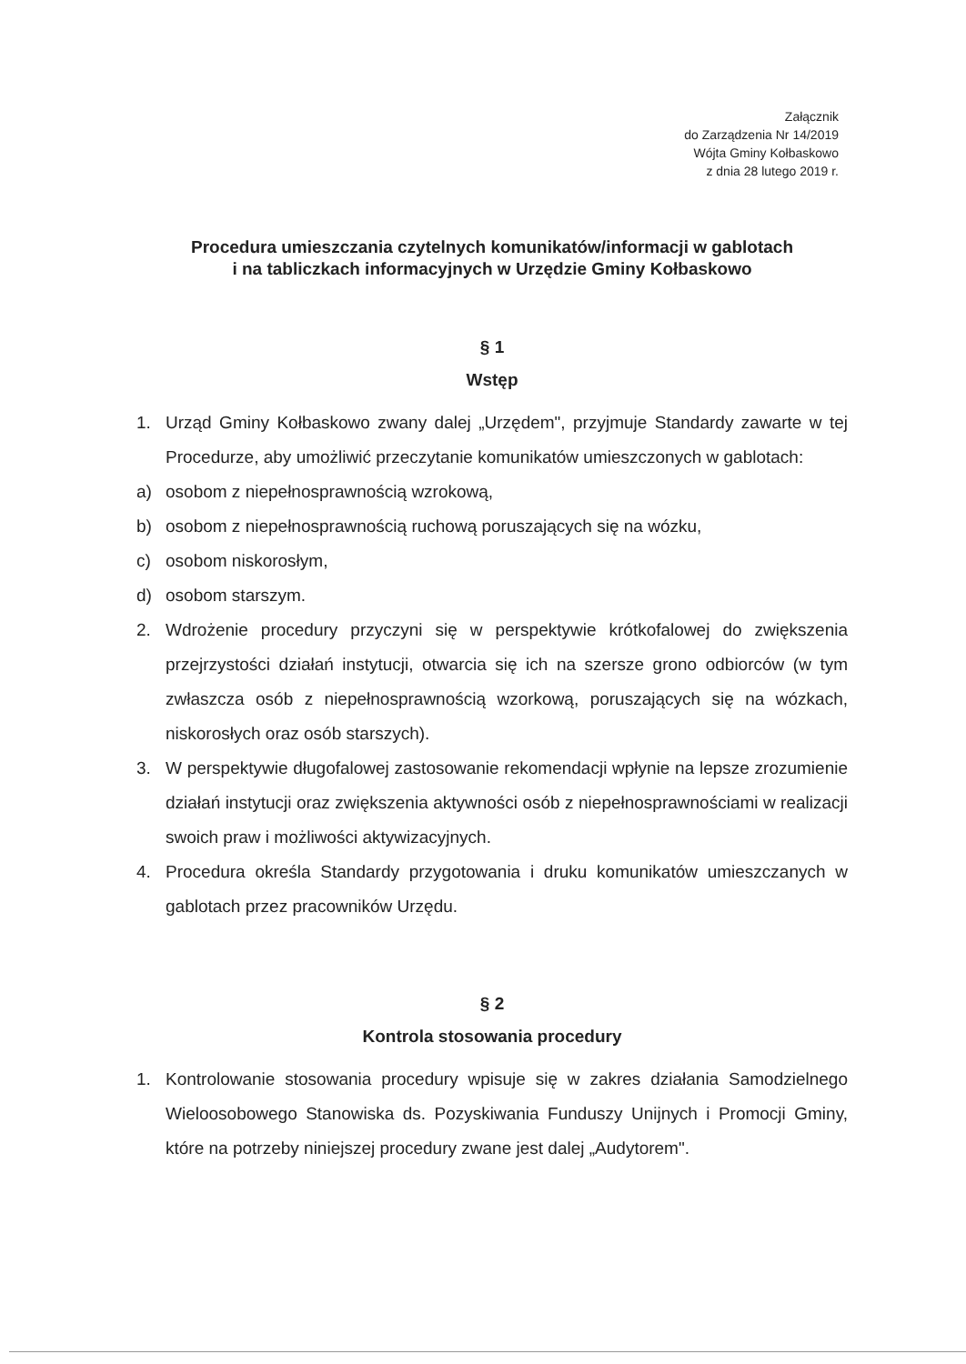Załącznik
do Zarządzenia Nr 14/2019
Wójta Gminy Kołbaskowo
z dnia 28 lutego 2019 r.
Procedura umieszczania czytelnych komunikatów/informacji w gablotach
i na tabliczkach informacyjnych w Urzędzie Gminy Kołbaskowo
§ 1
Wstęp
1. Urząd Gminy Kołbaskowo zwany dalej „Urzędem", przyjmuje Standardy zawarte w tej Procedurze, aby umożliwić przeczytanie komunikatów umieszczonych w gablotach:
a) osobom z niepełnosprawnością wzrokową,
b) osobom z niepełnosprawnością ruchową poruszających się na wózku,
c) osobom niskorosłym,
d) osobom starszym.
2. Wdrożenie procedury przyczyni się w perspektywie krótkofalowej do zwiększenia przejrzystości działań instytucji, otwarcia się ich na szersze grono odbiorców (w tym zwłaszcza osób z niepełnosprawnością wzorkową, poruszających się na wózkach, niskorosłych oraz osób starszych).
3. W perspektywie długofalowej zastosowanie rekomendacji wpłynie na lepsze zrozumienie działań instytucji oraz zwiększenia aktywności osób z niepełnosprawnościami w realizacji swoich praw i możliwości aktywizacyjnych.
4. Procedura określa Standardy przygotowania i druku komunikatów umieszczanych w gablotach przez pracowników Urzędu.
§ 2
Kontrola stosowania procedury
1. Kontrolowanie stosowania procedury wpisuje się w zakres działania Samodzielnego Wieloosobowego Stanowiska ds. Pozyskiwania Funduszy Unijnych i Promocji Gminy, które na potrzeby niniejszej procedury zwane jest dalej „Audytorem".